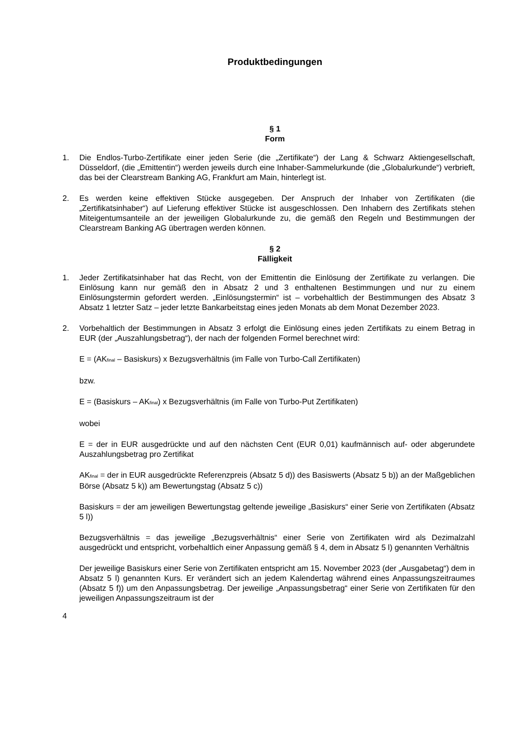Produktbedingungen
§ 1
Form
1. Die Endlos-Turbo-Zertifikate einer jeden Serie (die „Zertifikate“) der Lang & Schwarz Aktiengesellschaft, Düsseldorf, (die „Emittentin“) werden jeweils durch eine Inhaber-Sammelurkunde (die „Globalurkunde“) verbrieft, das bei der Clearstream Banking AG, Frankfurt am Main, hinterlegt ist.
2. Es werden keine effektiven Stücke ausgegeben. Der Anspruch der Inhaber von Zertifikaten (die „Zertifikatsinhaber“) auf Lieferung effektiver Stücke ist ausgeschlossen. Den Inhabern des Zertifikats stehen Miteigentumsanteile an der jeweiligen Globalurkunde zu, die gemäß den Regeln und Bestimmungen der Clearstream Banking AG übertragen werden können.
§ 2
Fälligkeit
1. Jeder Zertifikatsinhaber hat das Recht, von der Emittentin die Einlösung der Zertifikate zu verlangen. Die Einlösung kann nur gemäß den in Absatz 2 und 3 enthaltenen Bestimmungen und nur zu einem Einlösungstermin gefordert werden. „Einlösungstermin“ ist – vorbehaltlich der Bestimmungen des Absatz 3 Absatz 1 letzter Satz – jeder letzte Bankarbeitstag eines jeden Monats ab dem Monat Dezember 2023.
2. Vorbehaltlich der Bestimmungen in Absatz 3 erfolgt die Einlösung eines jeden Zertifikats zu einem Betrag in EUR (der „Auszahlungsbetrag“), der nach der folgenden Formel berechnet wird:
E = (AK<sub>final</sub> – Basiskurs) x Bezugsverhältnis (im Falle von Turbo-Call Zertifikaten)
bzw.
E = (Basiskurs – AK<sub>final</sub>) x Bezugsverhältnis (im Falle von Turbo-Put Zertifikaten)
wobei
E = der in EUR ausgedrückte und auf den nächsten Cent (EUR 0,01) kaufmännisch auf- oder abgerundete Auszahlungsbetrag pro Zertifikat
AK<sub>final</sub> = der in EUR ausgedrückte Referenzpreis (Absatz 5 d)) des Basiswerts (Absatz 5 b)) an der Maßgeblichen Börse (Absatz 5 k)) am Bewertungstag (Absatz 5 c))
Basiskurs = der am jeweiligen Bewertungstag geltende jeweilige „Basiskurs“ einer Serie von Zertifikaten (Absatz 5 l))
Bezugsverhältnis = das jeweilige „Bezugsverhältnis“ einer Serie von Zertifikaten wird als Dezimalzahl ausgedrückt und entspricht, vorbehaltlich einer Anpassung gemäß § 4, dem in Absatz 5 l) genannten Verhältnis
Der jeweilige Basiskurs einer Serie von Zertifikaten entspricht am 15. November 2023 (der „Ausgabetag“) dem in Absatz 5 l) genannten Kurs. Er verändert sich an jedem Kalendertag während eines Anpassungszeitraumes (Absatz 5 f)) um den Anpassungsbetrag. Der jeweilige „Anpassungsbetrag“ einer Serie von Zertifikaten für den jeweiligen Anpassungszeitraum ist der
4